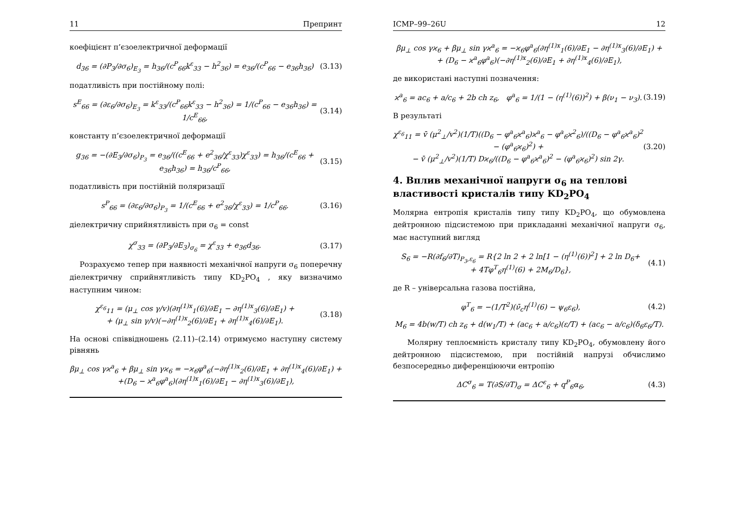11 Препринт
коефіцієнт п’єзоелектричної деформації
d<sub>36</sub> = (∂P<sub>3</sub>/∂σ<sub>6</sub>)<sub>E<sub>3</sub></sub> = h<sub>36</sub>/(c<sup>P</sup><sub>66</sub>k<sup>ε</sup><sub>33</sub> − h<sup>2</sup><sub>36</sub>) = e<sub>36</sub>/(c<sup>P</sup><sub>66</sub> − e<sub>36</sub>h<sub>36</sub>)
(3.13)
податливість при постійному полі:
s<sup>E</sup><sub>66</sub> = (∂ε<sub>6</sub>/∂σ<sub>6</sub>)<sub>E<sub>3</sub></sub> = k<sup>ε</sup><sub>33</sub>/(c<sup>P</sup><sub>66</sub>k<sup>ε</sup><sub>33</sub> − h<sup>2</sup><sub>36</sub>) = 1/(c<sup>P</sup><sub>66</sub> − e<sub>36</sub>h<sub>36</sub>) = 1/c<sup>E</sup><sub>66</sub>,
(3.14)
константу п’єзоелектричної деформації
g<sub>36</sub> = −(∂E<sub>3</sub>/∂σ<sub>6</sub>)<sub>P<sub>3</sub></sub> = e<sub>36</sub>/((c<sup>E</sup><sub>66</sub> + e<sup>2</sup><sub>36</sub>/χ<sup>ε</sup><sub>33</sub>)χ<sup>ε</sup><sub>33</sub>) = h<sub>36</sub>/(c<sup>E</sup><sub>66</sub> + e<sub>36</sub>h<sub>36</sub>) = h<sub>36</sub>/c<sup>P</sup><sub>66</sub>,
(3.15)
податливість при постійній поляризації
s<sup>P</sup><sub>66</sub> = (∂ε<sub>6</sub>/∂σ<sub>6</sub>)<sub>P<sub>3</sub></sub> = 1/(c<sup>E</sup><sub>66</sub> + e<sup>2</sup><sub>36</sub>/χ<sup>ε</sup><sub>33</sub>) = 1/c<sup>P</sup><sub>66</sub>.
(3.16)
діелектричну сприйнятливість при σ<sub>6</sub> = const
χ<sup>σ</sup><sub>33</sub> = (∂P<sub>3</sub>/∂E<sub>3</sub>)<sub>σ<sub>6</sub></sub> = χ<sup>ε</sup><sub>33</sub> + e<sub>36</sub>d<sub>36</sub>.
(3.17)
Розрахуємо тепер при наявності механічної напруги σ<sub>6</sub> поперечну діелектричну сприйнятливість типу KD<sub>2</sub>PO<sub>4</sub> , яку визначимо наступним чином:
χ<sup>ε<sub>6</sub></sup><sub>11</sub> = (μ<sub>⊥</sub> cos γ/v)(∂η<sup>(1)x</sup><sub>1</sub>(6)/∂E<sub>1</sub> − ∂η<sup>(1)x</sup><sub>3</sub>(6)/∂E<sub>1</sub>) +
+ (μ<sub>⊥</sub> sin γ/v)(−∂η<sup>(1)x</sup><sub>2</sub>(6)/∂E<sub>1</sub> + ∂η<sup>(1)x</sup><sub>4</sub>(6)/∂E<sub>1</sub>).
(3.18)
На основі співвідношень (2.11)–(2.14) отримуємо наступну систему рівнянь
βμ<sub>⊥</sub> cos γϰ<sup>a</sup><sub>6</sub> + βμ<sub>⊥</sub> sin γϰ<sub>6</sub> = −ϰ<sub>6</sub>φ<sup>a</sup><sub>6</sub>(−∂η<sup>(1)x</sup><sub>2</sub>(6)/∂E<sub>1</sub> + ∂η<sup>(1)x</sup><sub>4</sub>(6)/∂E<sub>1</sub>) +
+(D<sub>6</sub> − ϰ<sup>a</sup><sub>6</sub>φ<sup>a</sup><sub>6</sub>)(∂η<sup>(1)x</sup><sub>1</sub>(6)/∂E<sub>1</sub> − ∂η<sup>(1)x</sup><sub>3</sub>(6)/∂E<sub>1</sub>),
ICMP–99–26U 12
βμ<sub>⊥</sub> cos γϰ<sub>6</sub> + βμ<sub>⊥</sub> sin γϰ<sup>a</sup><sub>6</sub> = −ϰ<sub>6</sub>φ<sup>a</sup><sub>6</sub>(∂η<sup>(1)x</sup><sub>1</sub>(6)/∂E<sub>1</sub> − ∂η<sup>(1)x</sup><sub>3</sub>(6)/∂E<sub>1</sub>) +
+ (D<sub>6</sub> − ϰ<sup>a</sup><sub>6</sub>φ<sup>a</sup><sub>6</sub>)(−∂η<sup>(1)x</sup><sub>2</sub>(6)/∂E<sub>1</sub> + ∂η<sup>(1)x</sup><sub>4</sub>(6)/∂E<sub>1</sub>),
де використані наступні позначення:
ϰ<sup>a</sup><sub>6</sub> = ac<sub>6</sub> + a/c<sub>6</sub> + 2b ch z<sub>6</sub>, φ<sup>a</sup><sub>6</sub> = 1/(1 − (η<sup>(1)</sup>(6))<sup>2</sup>) + β(ν<sub>1</sub> − ν<sub>3</sub>).
(3.19)
В результаті
χ<sup>ε<sub>6</sub></sup><sub>11</sub> = v̄ (μ<sup>2</sup><sub>⊥</sub>/v<sup>2</sup>)(1/T)((D<sub>6</sub> − φ<sup>a</sup><sub>6</sub>ϰ<sup>a</sup><sub>6</sub>)ϰ<sup>a</sup><sub>6</sub> − φ<sup>a</sup><sub>6</sub>ϰ<sup>2</sup><sub>6</sub>)/((D<sub>6</sub> − φ<sup>a</sup><sub>6</sub>ϰ<sup>a</sup><sub>6</sub>)<sup>2</sup> − (φ<sup>a</sup><sub>6</sub>ϰ<sub>6</sub>)<sup>2</sup>) +
− v̄ (μ<sup>2</sup><sub>⊥</sub>/v<sup>2</sup>)(1/T) Dϰ<sub>6</sub>/((D<sub>6</sub> − φ<sup>a</sup><sub>6</sub>ϰ<sup>a</sup><sub>6</sub>)<sup>2</sup> − (φ<sup>a</sup><sub>6</sub>ϰ<sub>6</sub>)<sup>2</sup>) sin 2γ.
(3.20)
4. Вплив механічної напруги σ<sub>6</sub> на теплові властивості кристалів типу KD<sub>2</sub>PO<sub>4</sub>
Молярна ентропія кристалів типу типу KD<sub>2</sub>PO<sub>4</sub>, що обумовлена дейтронною підсистемою при прикладанні механічної напруги σ<sub>6</sub>, має наступний вигляд
S<sub>6</sub> = −R(∂f<sub>6</sub>/∂T)<sub>P<sub>3</sub>,ε<sub>6</sub></sub> = R{2 ln 2 + 2 ln[1 − (η<sup>(1)</sup>(6))<sup>2</sup>] + 2 ln D<sub>6</sub>+
+ 4Tφ<sup>T</sup><sub>6</sub>η<sup>(1)</sup>(6) + 2M<sub>6</sub>/D<sub>6</sub>},
(4.1)
де R – універсальна газова постійна,
φ<sup>T</sup><sub>6</sub> = −(1/T<sup>2</sup>)(ν̄<sub>c</sub>η<sup>(1)</sup>(6) − ψ<sub>6</sub>ε<sub>6</sub>),
(4.2)
M<sub>6</sub> = 4b(w/T) ch z<sub>6</sub> + d(w<sub>1</sub>/T) + (ac<sub>6</sub> + a/c<sub>6</sub>)(ε/T) + (ac<sub>6</sub> − a/c<sub>6</sub>)(δ<sub>6</sub>ε<sub>6</sub>/T).
Молярну теплоємність кристалу типу KD<sub>2</sub>PO<sub>4</sub>, обумовлену його дейтронною підсистемою, при постійній напрузі обчислимо безпосередньо диференціюючи ентропію
ΔC<sup>σ</sup><sub>6</sub> = T(∂S/∂T)<sub>σ</sub> = ΔC<sup>ε</sup><sub>6</sub> + q<sup>P</sup><sub>6</sub>α<sub>6</sub>,
(4.3)